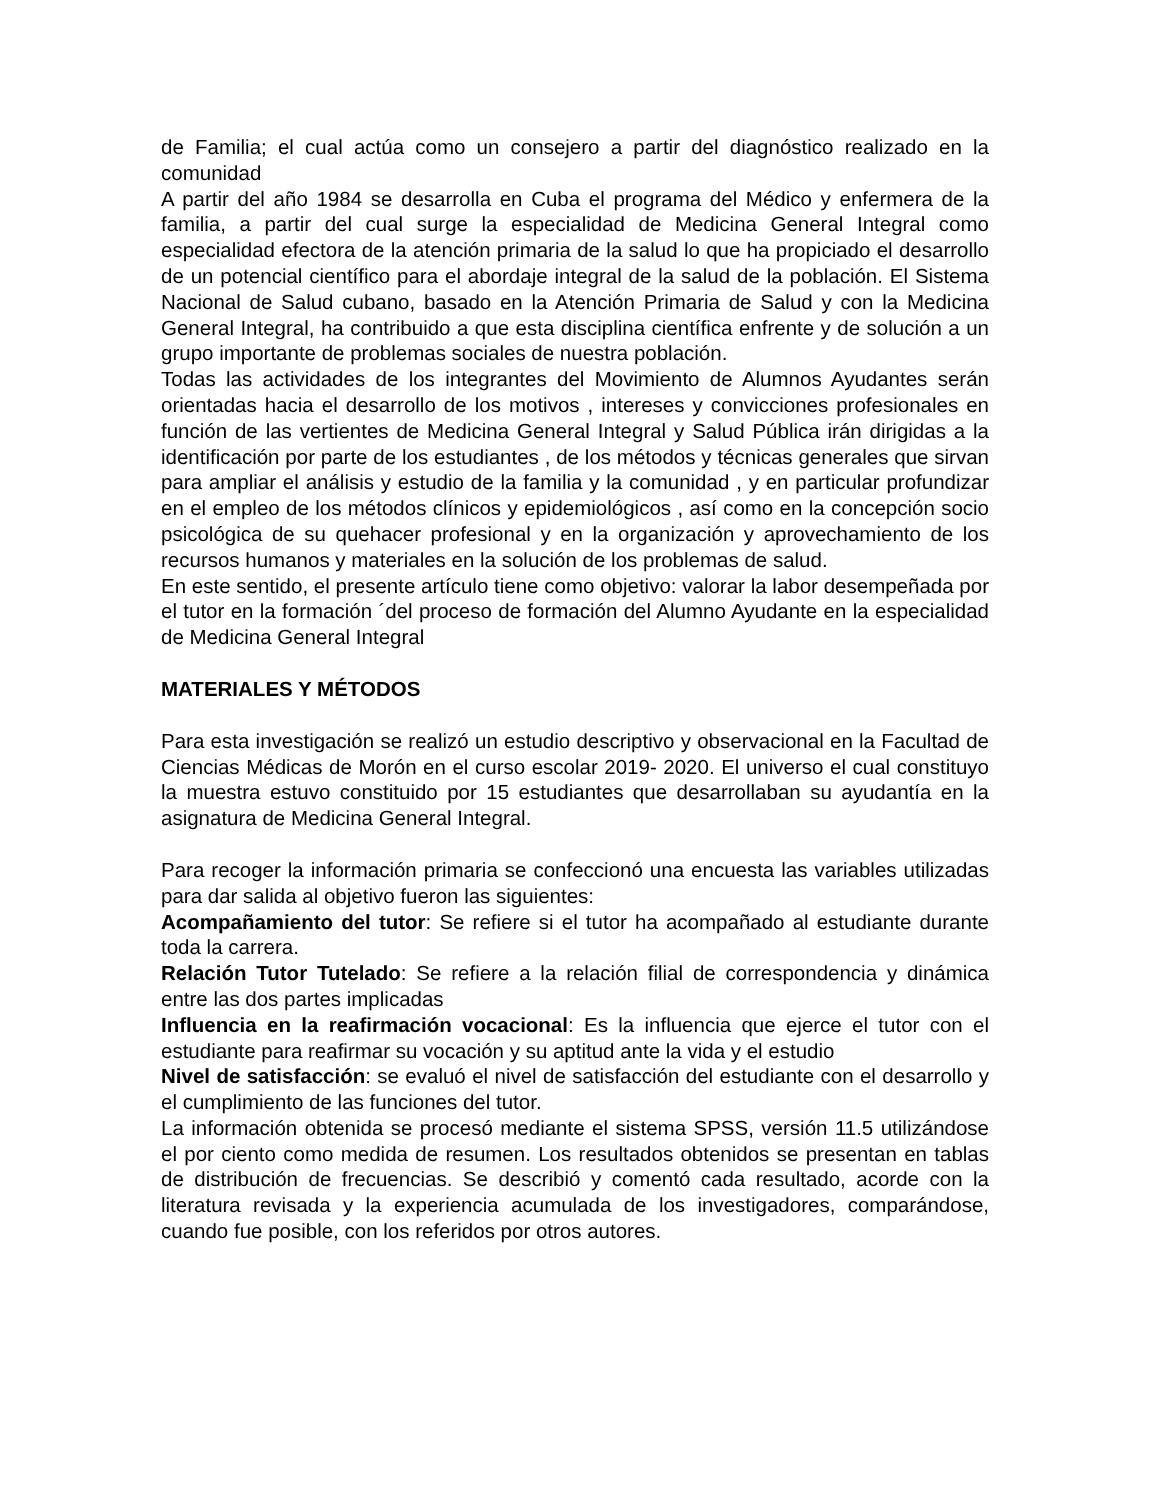de Familia; el cual actúa como un consejero a partir del diagnóstico realizado en la comunidad
A partir del año 1984 se desarrolla en Cuba el programa del Médico y enfermera de la familia, a partir del cual surge la especialidad de Medicina General Integral como especialidad efectora de la atención primaria de la salud lo que ha propiciado el desarrollo de un potencial científico para el abordaje integral de la salud de la población. El Sistema Nacional de Salud cubano, basado en la Atención Primaria de Salud y con la Medicina General Integral, ha contribuido a que esta disciplina científica enfrente y de solución a un grupo importante de problemas sociales de nuestra población.
Todas las actividades de los integrantes del Movimiento de Alumnos Ayudantes serán orientadas hacia el desarrollo de los motivos , intereses y convicciones profesionales en función de las vertientes de Medicina General Integral y Salud Pública irán dirigidas a la identificación por parte de los estudiantes , de los métodos y técnicas generales que sirvan para ampliar el análisis y estudio de la familia y la comunidad , y en particular profundizar en el empleo de los métodos clínicos y epidemiológicos , así como en la concepción socio psicológica de su quehacer profesional y en la organización y aprovechamiento de los recursos humanos y materiales en la solución de los problemas de salud.
En este sentido, el presente artículo tiene como objetivo: valorar la labor desempeñada por el tutor en la formación ´del proceso de formación del Alumno Ayudante en la especialidad de Medicina General Integral
MATERIALES Y MÉTODOS
Para esta investigación se realizó un estudio descriptivo y observacional en la Facultad de Ciencias Médicas de Morón en el curso escolar 2019- 2020. El universo el cual constituyo la muestra estuvo constituido por 15 estudiantes que desarrollaban su ayudantía en la asignatura de Medicina General Integral.
Para recoger la información primaria se confeccionó una encuesta las variables utilizadas para dar salida al objetivo fueron las siguientes:
Acompañamiento del tutor: Se refiere si el tutor ha acompañado al estudiante durante toda la carrera.
Relación Tutor Tutelado: Se refiere a la relación filial de correspondencia y dinámica entre las dos partes implicadas
Influencia en la reafirmación vocacional: Es la influencia que ejerce el tutor con el estudiante para reafirmar su vocación y su aptitud ante la vida y el estudio
Nivel de satisfacción: se evaluó el nivel de satisfacción del estudiante con el desarrollo y el cumplimiento de las funciones del tutor.
La información obtenida se procesó mediante el sistema SPSS, versión 11.5 utilizándose el por ciento como medida de resumen. Los resultados obtenidos se presentan en tablas de distribución de frecuencias. Se describió y comentó cada resultado, acorde con la literatura revisada y la experiencia acumulada de los investigadores, comparándose, cuando fue posible, con los referidos por otros autores.